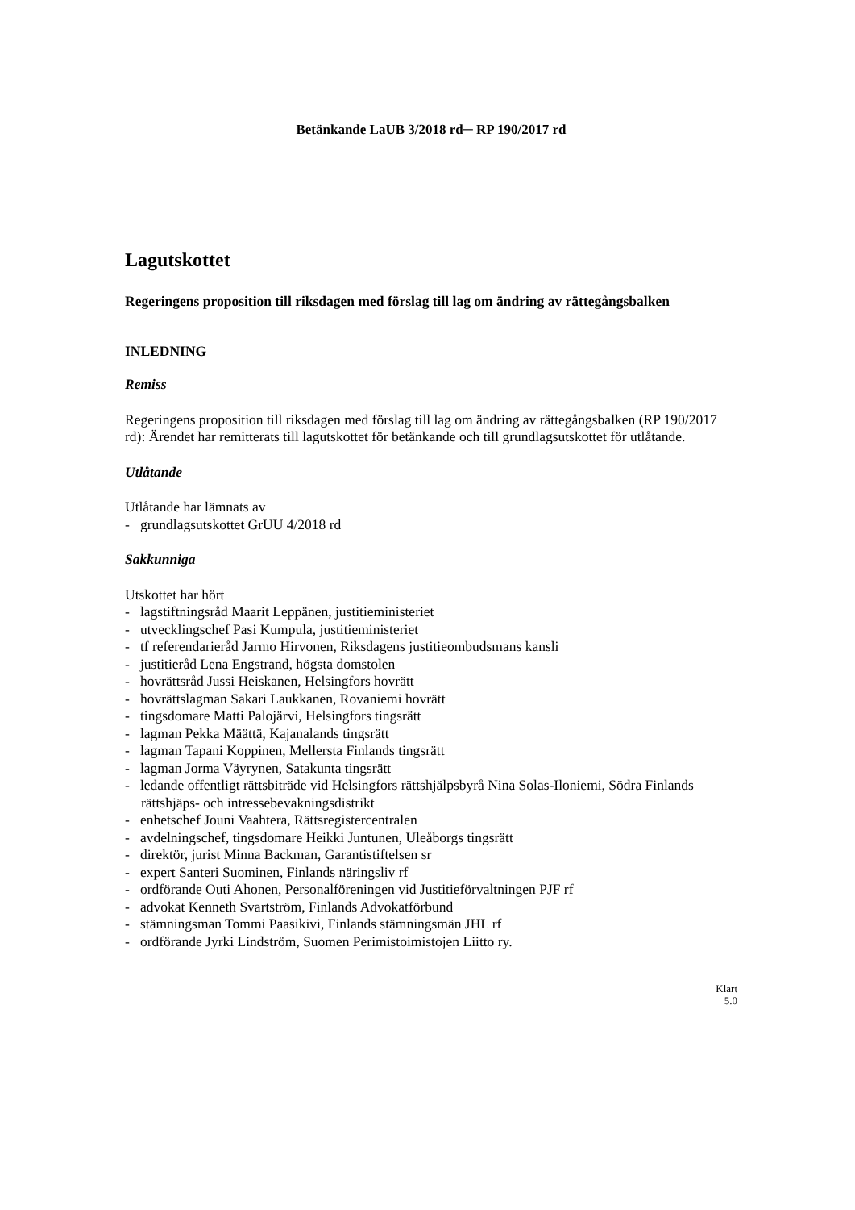Betänkande LaUB 3/2018 rd─ RP 190/2017 rd
Lagutskottet
Regeringens proposition till riksdagen med förslag till lag om ändring av rättegångsbalken
INLEDNING
Remiss
Regeringens proposition till riksdagen med förslag till lag om ändring av rättegångsbalken (RP 190/2017 rd): Ärendet har remitterats till lagutskottet för betänkande och till grundlagsutskottet för utlåtande.
Utlåtande
Utlåtande har lämnats av
- grundlagsutskottet GrUU 4/2018 rd
Sakkunniga
Utskottet har hört
- lagstiftningsråd Maarit Leppänen, justitieministeriet
- utvecklingschef Pasi Kumpula, justitieministeriet
- tf referendarieråd Jarmo Hirvonen, Riksdagens justitieombudsmans kansli
- justitieråd Lena Engstrand, högsta domstolen
- hovrättsråd Jussi Heiskanen, Helsingfors hovrätt
- hovrättslagman Sakari Laukkanen, Rovaniemi hovrätt
- tingsdomare Matti Palojärvi, Helsingfors tingsrätt
- lagman Pekka Määttä, Kajanalands tingsrätt
- lagman Tapani Koppinen, Mellersta Finlands tingsrätt
- lagman Jorma Väyrynen, Satakunta tingsrätt
- ledande offentligt rättsbiträde vid Helsingfors rättshjälpsbyrå Nina Solas-Iloniemi, Södra Finlands rättshjäps- och intressebevakningsdistrikt
- enhetschef Jouni Vaahtera, Rättsregistercentralen
- avdelningschef, tingsdomare Heikki Juntunen, Uleåborgs tingsrätt
- direktör, jurist Minna Backman, Garantistiftelsen sr
- expert Santeri Suominen, Finlands näringsliv rf
- ordförande Outi Ahonen, Personalföreningen vid Justitieförvaltningen PJF rf
- advokat Kenneth Svartström, Finlands Advokatförbund
- stämningsman Tommi Paasikivi, Finlands stämningsmän JHL rf
- ordförande Jyrki Lindström, Suomen Perimistoimistojen Liitto ry.
Klart
5.0